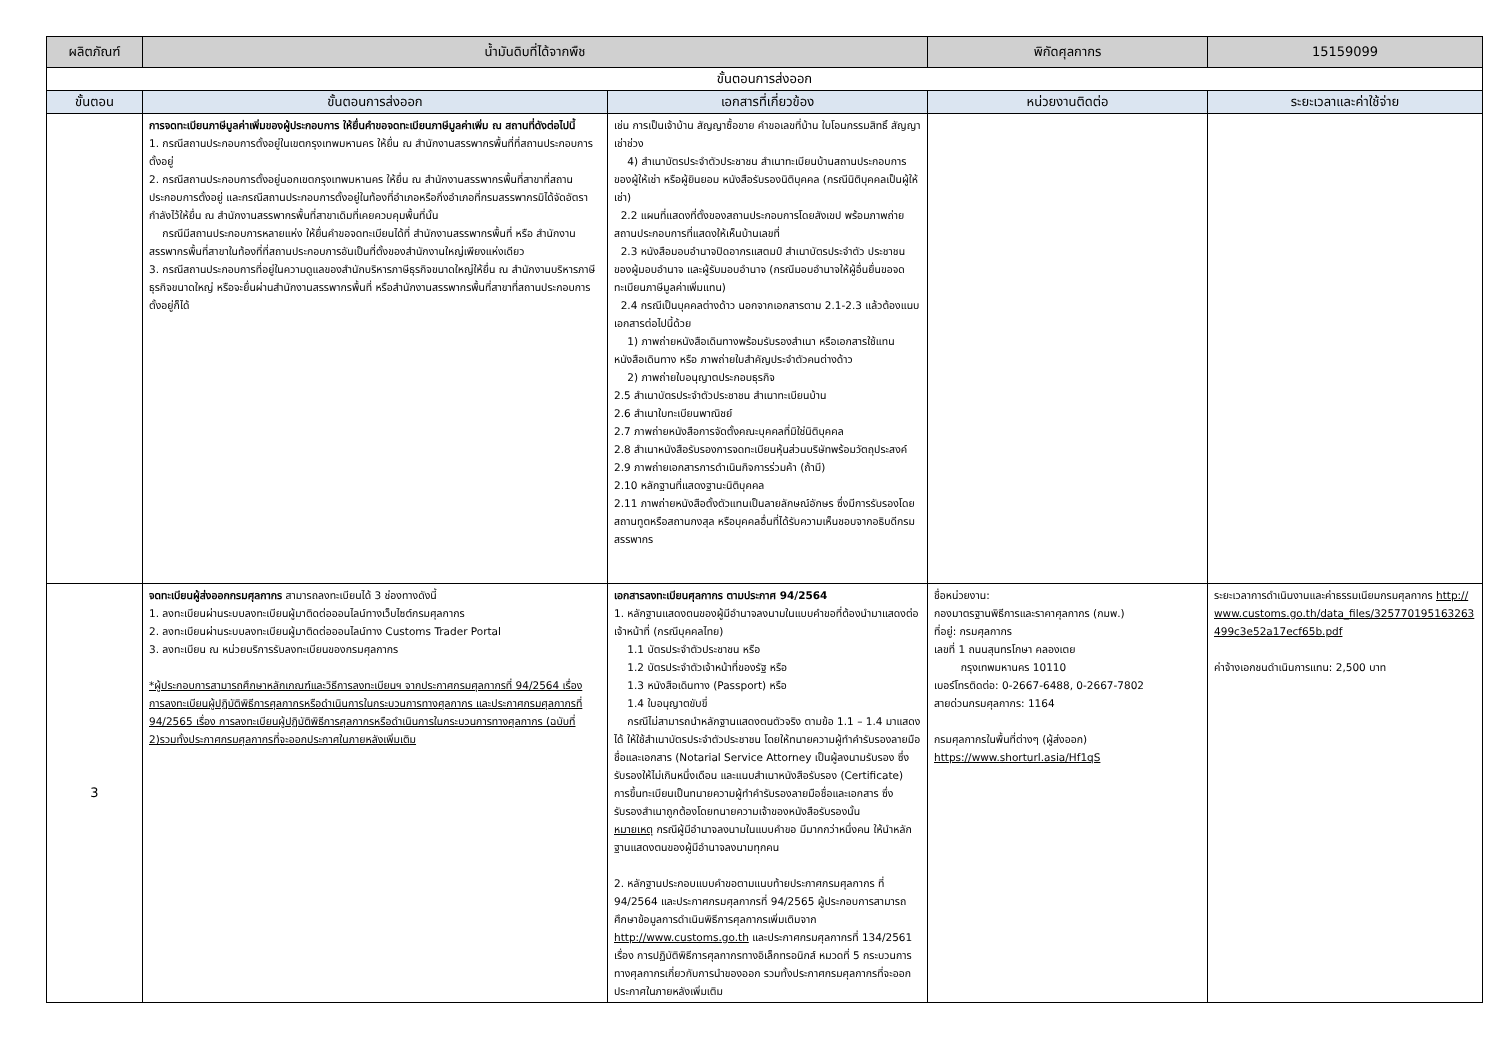| ผลิตภัณฑ์ | น้ำมันดิบที่ได้จากพืช | | พิกัดศุลกากร | 15159099 |
| --- | --- | --- | --- | --- |
| ขั้นตอนการส่งออก | | | | |
| ขั้นตอน | ขั้นตอนการส่งออก | เอกสารที่เกี่ยวข้อง | หน่วยงานติดต่อ | ระยะเวลาและค่าใช้จ่าย |
| | การจดทะเบียนภาษีมูลค่าเพิ่มของผู้ประกอบการ ให้ยื่นคำขอจดทะเบียนภาษีมูลค่าเพิ่ม ณ สถานที่ดังต่อไปนี้ 1. กรณีสถานประกอบการตั้งอยู่ในเขตกรุงเทพมหานคร ให้ยื่น ณ สำนักงานสรรพากรพื้นที่ที่สถานประกอบการตั้งอยู่ 2. กรณีสถานประกอบการตั้งอยู่นอกเขตกรุงเทพมหานคร ให้ยื่น ณ สำนักงานสรรพากรพื้นที่สาขาที่สถานประกอบการตั้งอยู่ และกรณีสถานประกอบการตั้งอยู่ในท้องที่อำเภอหรือกิ่งอำเภอที่กรมสรรพากรมิได้จัดอัตรากำลังไว้ให้ยื่น ณ สำนักงานสรรพากรพื้นที่สาขาเดิมที่เคยควบคุมพื้นที่นั้น กรณีมีสถานประกอบการหลายแห่ง ให้ยื่นคำขอจดทะเบียนได้ที่ สำนักงานสรรพากรพื้นที่ หรือ สำนักงานสรรพากรพื้นที่สาขาในท้องที่ที่สถานประกอบการอันเป็นที่ตั้งของสำนักงานใหญ่เพียงแห่งเดียว 3. กรณีสถานประกอบการที่อยู่ในความดูแลของสำนักบริหารภาษีธุรกิจขนาดใหญ่ให้ยื่น ณ สำนักงานบริหารภาษีธุรกิจขนาดใหญ่ หรือจะยื่นผ่านสำนักงานสรรพากรพื้นที่ หรือสำนักงานสรรพากรพื้นที่สาขาที่สถานประกอบการตั้งอยู่ก็ได้ | เช่น การเป็นเจ้าบ้าน สัญญาซื้อขาย คำขอเลขที่บ้าน ใบโอนกรรมสิทธิ์ สัญญาเช่าช่วง 4) สำเนาบัตรประจำตัวประชาชน สำเนาทะเบียนบ้านสถานประกอบการของผู้ให้เช่า หรือผู้ยินยอม หนังสือรับรองนิติบุคคล (กรณีนิติบุคคลเป็นผู้ให้เช่า) 2.2 แผนที่แสดงที่ตั้งของสถานประกอบการโดยสังเขป พร้อมภาพถ่ายสถานประกอบการที่แสดงให้เห็นบ้านเลขที่ 2.3 หนังสือมอบอำนาจปิดอากรแสตมป์ สำเนาบัตรประจำตัว ประชาชนของผู้มอบอำนาจ และผู้รับมอบอำนาจ (กรณีมอบอำนาจให้ผู้อื่นยื่นขอจดทะเบียนภาษีมูลค่าเพิ่มแทน) 2.4 กรณีเป็นบุคคลต่างด้าว นอกจากเอกสารตาม 2.1-2.3 แล้วต้องแนบเอกสารต่อไปนี้ด้วย 1) ภาพถ่ายหนังสือเดินทางพร้อมรับรองสำเนา หรือเอกสารใช้แทนหนังสือเดินทาง หรือ ภาพถ่ายใบสำคัญประจำตัวคนต่างด้าว 2) ภาพถ่ายใบอนุญาตประกอบธุรกิจ 2.5 สำเนาบัตรประจำตัวประชาชน สำเนาทะเบียนบ้าน 2.6 สำเนาใบทะเบียนพาณิชย์ 2.7 ภาพถ่ายหนังสือการจัดตั้งคณะบุคคลที่มิใช่นิติบุคคล 2.8 สำเนาหนังสือรับรองการจดทะเบียนหุ้นส่วนบริษัทพร้อมวัตถุประสงค์ 2.9 ภาพถ่ายเอกสารการดำเนินกิจการร่วมค้า (ถ้ามี) 2.10 หลักฐานที่แสดงฐานะนิติบุคคล 2.11 ภาพถ่ายหนังสือตั้งตัวแทนเป็นลายลักษณ์อักษร ซึ่งมีการรับรองโดยสถานทูตหรือสถานกงสุล หรือบุคคลอื่นที่ได้รับความเห็นชอบจากอธิบดีกรมสรรพากร | | |
| 3 | จดทะเบียนผู้ส่งออกกรมศุลกากร สามารถลงทะเบียนได้ 3 ช่องทางดังนี้ 1. ลงทะเบียนผ่านระบบลงทะเบียนผู้มาติดต่อออนไลน์ทางเว็บไซต์กรมศุลกากร 2. ลงทะเบียนผ่านระบบลงทะเบียนผู้มาติดต่อออนไลน์ทาง Customs Trader Portal 3. ลงทะเบียน ณ หน่วยบริการรับลงทะเบียนของกรมศุลกากร *ผู้ประกอบการสามารถศึกษาหลักเกณฑ์และวิธีการลงทะเบียนฯ จากประกาศกรมศุลกากรที่ 94/2564 เรื่อง การลงทะเบียนผู้ปฏิบัติพิธีการศุลกากรหรือดำเนินการในกระบวนการทางศุลกากร และประกาศกรมศุลกากรที่ 94/2565 เรื่อง การลงทะเบียนผู้ปฏิบัติพิธีการศุลกากรหรือดำเนินการในกระบวนการทางศุลกากร (ฉบับที่ 2)รวมทั้งประกาศกรมศุลกากรที่จะออกประกาศในภายหลังเพิ่มเติม | เอกสารลงทะเบียนศุลกากร ตามประกาศ 94/2564 1. หลักฐานแสดงตนของผู้มีอำนาจลงนามในแบบคำขอที่ต้องนำมาแสดงต่อเจ้าหน้าที่ (กรณีบุคคลไทย) 1.1 บัตรประจำตัวประชาชน หรือ 1.2 บัตรประจำตัวเจ้าหน้าที่ของรัฐ หรือ 1.3 หนังสือเดินทาง (Passport) หรือ 1.4 ใบอนุญาตขับขี่ กรณีไม่สามารถนำหลักฐานแสดงตนตัวจริง ตามข้อ 1.1 – 1.4 มาแสดงได้ ให้ใช้สำเนาบัตรประจำตัวประชาชน โดยให้ทนายความผู้ทำคำรับรองลายมือชื่อและเอกสาร (Notarial Service Attorney เป็นผู้ลงนามรับรอง ซึ่งรับรองให้ไม่เกินหนึ่งเดือน และแนบสำเนาหนังสือรับรอง (Certificate) การขึ้นทะเบียนเป็นทนายความผู้ทำคำรับรองลายมือชื่อและเอกสาร ซึ่งรับรองสำเนาถูกต้องโดยทนายความเจ้าของหนังสือรับรองนั้น หมายเหตุ กรณีผู้มีอำนาจลงนามในแบบคำขอ มีมากกว่าหนึ่งคน ให้นำหลักฐานแสดงตนของผู้มีอำนาจลงนามทุกคน 2. หลักฐานประกอบแบบคำขอตามแนบท้ายประกาศกรมศุลกากร ที่ 94/2564 และประกาศกรมศุลกากรที่ 94/2565 ผู้ประกอบการสามารถศึกษาข้อมูลการดำเนินพิธีการศุลกากรเพิ่มเติมจาก http://www.customs.go.th และประกาศกรมศุลกากรที่ 134/2561 เรื่อง การปฏิบัติพิธีการศุลกากรทางอิเล็กทรอนิกส์ หมวดที่ 5 กระบวนการทางศุลกากรเกี่ยวกับการนำของออก รวมทั้งประกาศกรมศุลกากรที่จะออกประกาศในภายหลังเพิ่มเติม | ชื่อหน่วยงาน: กองมาตรฐานพิธีการและราคาศุลกากร (กมพ.) ที่อยู่: กรมศุลกากร เลขที่ 1 ถนนสุนทรโกษา คลองเตย กรุงเทพมหานคร 10110 เบอร์โทรติดต่อ: 0-2667-6488, 0-2667-7802 สายด่วนกรมศุลกากร: 1164 กรมศุลกากรในพื้นที่ต่างๆ (ผู้ส่งออก) https://www.shorturl.asia/Hf1qS | ระยะเวลาการดำเนินงานและค่าธรรมเนียมกรมศุลกากร http://www.customs.go.th/data_files/325770195163263499c3e52a17ecf65b.pdf ค่าจ้างเอกชนดำเนินการแทน: 2,500 บาท |